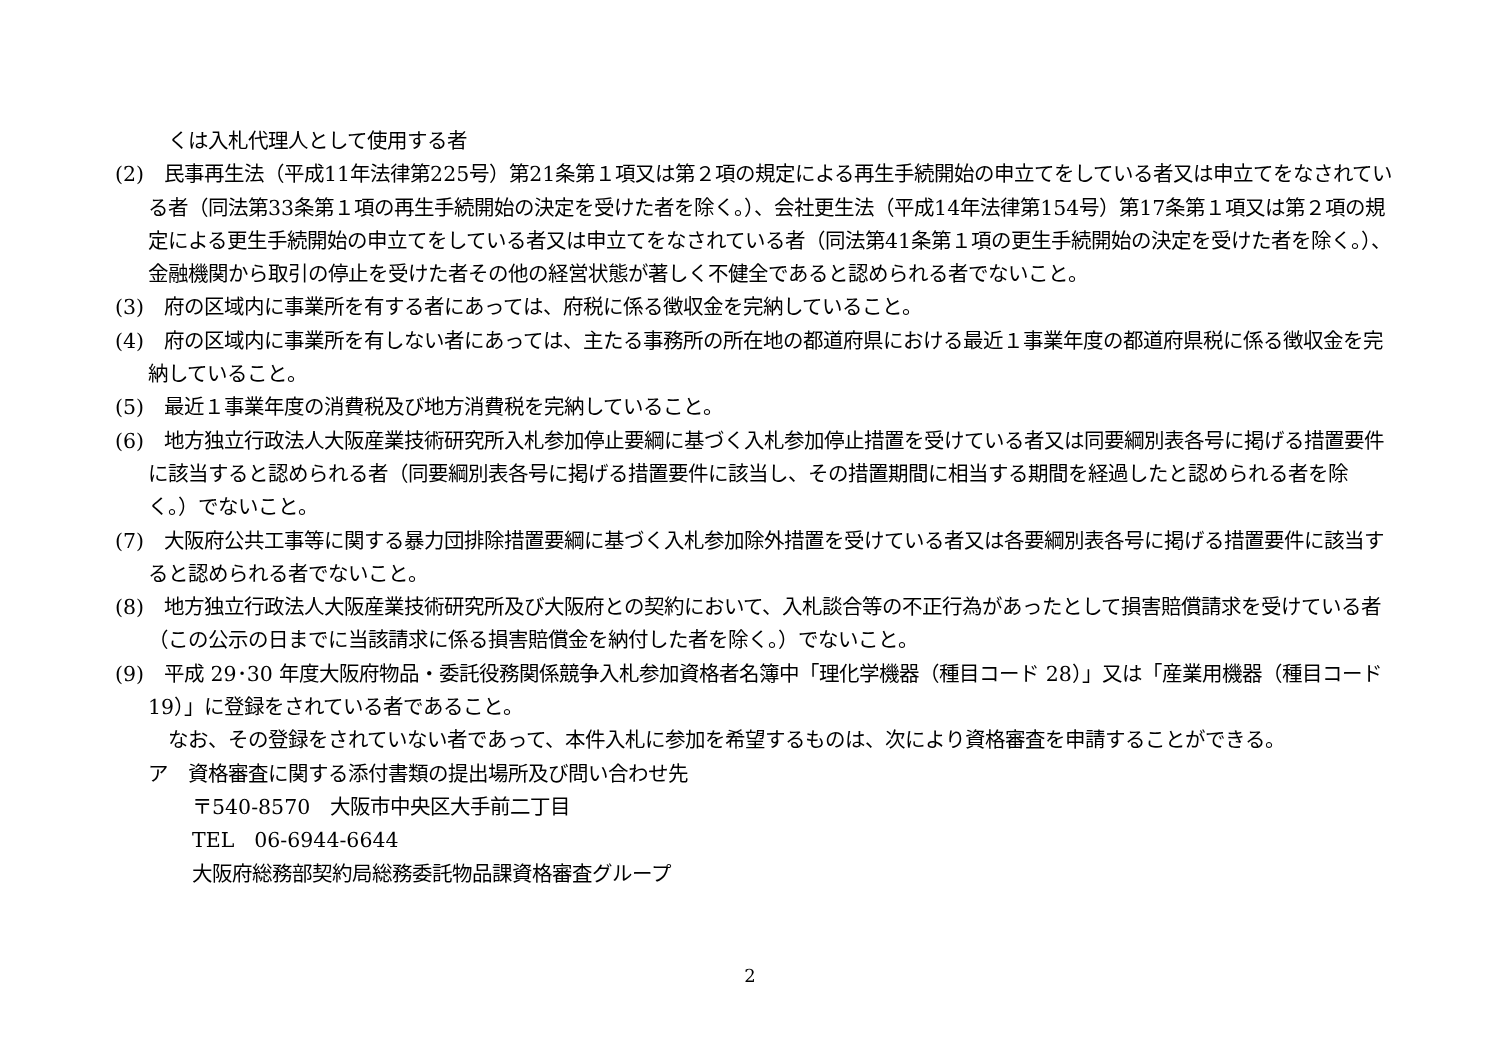くは入札代理人として使用する者
(2)　民事再生法（平成11年法律第225号）第21条第１項又は第２項の規定による再生手続開始の申立てをしている者又は申立てをなされている者（同法第33条第１項の再生手続開始の決定を受けた者を除く。）、会社更生法（平成14年法律第154号）第17条第１項又は第２項の規定による更生手続開始の申立てをしている者又は申立てをなされている者（同法第41条第１項の更生手続開始の決定を受けた者を除く。）、金融機関から取引の停止を受けた者その他の経営状態が著しく不健全であると認められる者でないこと。
(3)　府の区域内に事業所を有する者にあっては、府税に係る徴収金を完納していること。
(4)　府の区域内に事業所を有しない者にあっては、主たる事務所の所在地の都道府県における最近１事業年度の都道府県税に係る徴収金を完納していること。
(5)　最近１事業年度の消費税及び地方消費税を完納していること。
(6)　地方独立行政法人大阪産業技術研究所入札参加停止要綱に基づく入札参加停止措置を受けている者又は同要綱別表各号に掲げる措置要件に該当すると認められる者（同要綱別表各号に掲げる措置要件に該当し、その措置期間に相当する期間を経過したと認められる者を除く。）でないこと。
(7)　大阪府公共工事等に関する暴力団排除措置要綱に基づく入札参加除外措置を受けている者又は各要綱別表各号に掲げる措置要件に該当すると認められる者でないこと。
(8)　地方独立行政法人大阪産業技術研究所及び大阪府との契約において、入札談合等の不正行為があったとして損害賠償請求を受けている者（この公示の日までに当該請求に係る損害賠償金を納付した者を除く。）でないこと。
(9)　平成 29･30 年度大阪府物品・委託役務関係競争入札参加資格者名簿中「理化学機器（種目コード 28）」又は「産業用機器（種目コード 19）」に登録をされている者であること。
　なお、その登録をされていない者であって、本件入札に参加を希望するものは、次により資格審査を申請することができる。
ア　資格審査に関する添付書類の提出場所及び問い合わせ先
〒540-8570　大阪市中央区大手前二丁目
TEL　06-6944-6644
大阪府総務部契約局総務委託物品課資格審査グループ
2